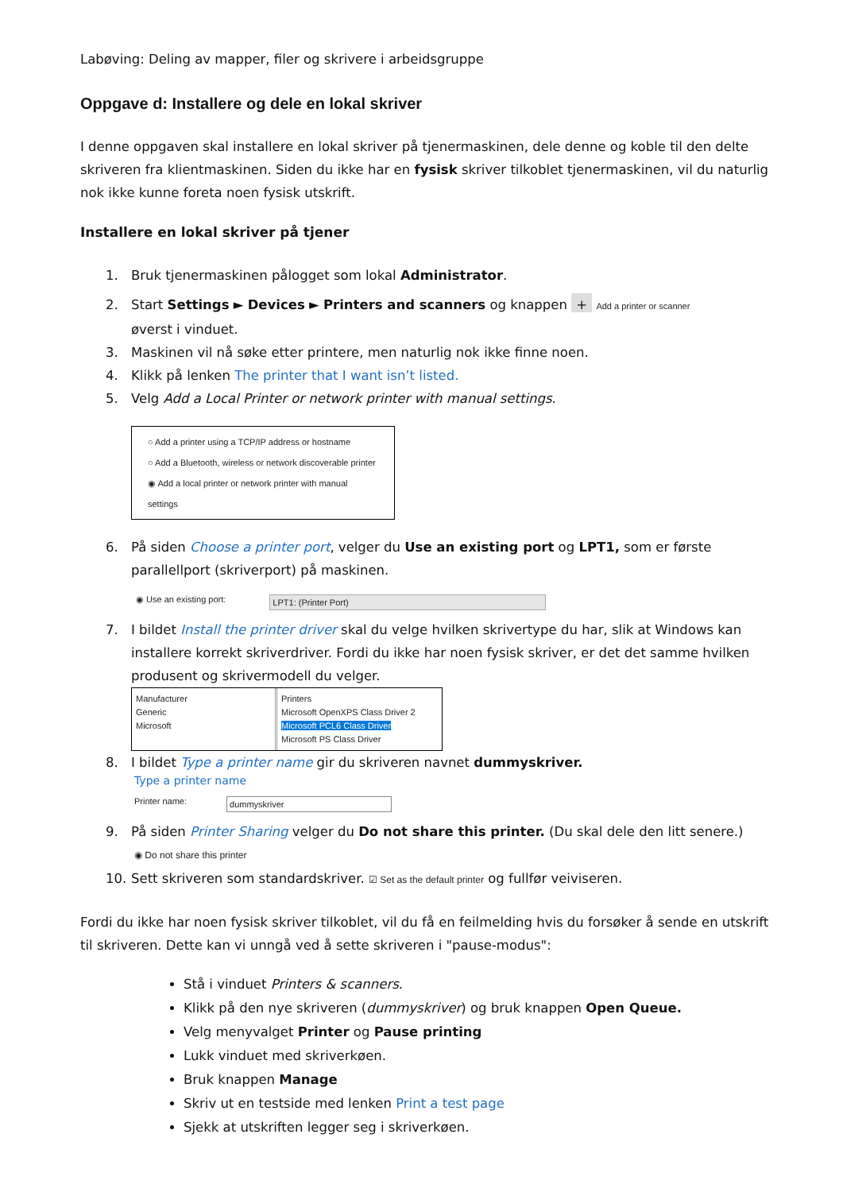Labøving: Deling av mapper, filer og skrivere i arbeidsgruppe
Oppgave d: Installere og dele en lokal skriver
I denne oppgaven skal installere en lokal skriver på tjenermaskinen, dele denne og koble til den delte skriveren fra klientmaskinen. Siden du ikke har en fysisk skriver tilkoblet tjenermaskinen, vil du naturlig nok ikke kunne foreta noen fysisk utskrift.
Installere en lokal skriver på tjener
1. Bruk tjenermaskinen pålogget som lokal Administrator.
2. Start Settings ► Devices ► Printers and scanners og knappen + Add a printer or scanner
øverst i vinduet.
3. Maskinen vil nå søke etter printere, men naturlig nok ikke finne noen.
4. Klikk på lenken The printer that I want isn’t listed.
5. Velg Add a Local Printer or network printer with manual settings.
○ Add a printer using a TCP/IP address or hostname
○ Add a Bluetooth, wireless or network discoverable printer
◉ Add a local printer or network printer with manual settings
6. På siden Choose a printer port, velger du Use an existing port og LPT1, som er første parallellport (skriverport) på maskinen.
◉ Use an existing port: LPT1: (Printer Port)
7. I bildet Install the printer driver skal du velge hvilken skrivertype du har, slik at Windows kan installere korrekt skriverdriver. Fordi du ikke har noen fysisk skriver, er det det samme hvilken produsent og skrivermodell du velger.
Manufacturer
Generic
Microsoft
Printers
Microsoft OpenXPS Class Driver 2
Microsoft PCL6 Class Driver
Microsoft PS Class Driver
8. I bildet Type a printer name gir du skriveren navnet dummyskriver.
Type a printer name
Printer name: dummyskriver
9. På siden Printer Sharing velger du Do not share this printer. (Du skal dele den litt senere.)
◉ Do not share this printer
10. Sett skriveren som standardskriver. ☑ Set as the default printer og fullfør veiviseren.
Fordi du ikke har noen fysisk skriver tilkoblet, vil du få en feilmelding hvis du forsøker å sende en utskrift til skriveren. Dette kan vi unngå ved å sette skriveren i "pause-modus":
Stå i vinduet Printers & scanners.
Klikk på den nye skriveren (dummyskriver) og bruk knappen Open Queue.
Velg menyvalget Printer og Pause printing
Lukk vinduet med skriverkøen.
Bruk knappen Manage
Skriv ut en testside med lenken Print a test page
Sjekk at utskriften legger seg i skriverkøen.